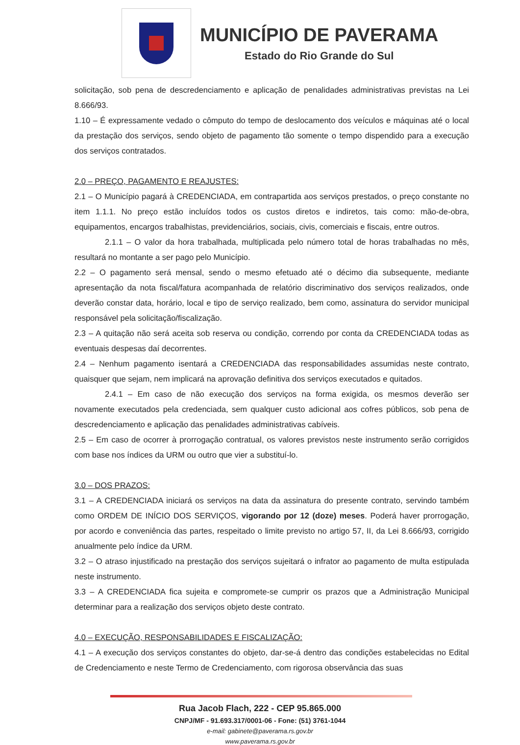MUNICÍPIO DE PAVERAMA
Estado do Rio Grande do Sul
solicitação, sob pena de descredenciamento e aplicação de penalidades administrativas previstas na Lei 8.666/93.
1.10 – É expressamente vedado o cômputo do tempo de deslocamento dos veículos e máquinas até o local da prestação dos serviços, sendo objeto de pagamento tão somente o tempo dispendido para a execução dos serviços contratados.
2.0 – PREÇO, PAGAMENTO E REAJUSTES:
2.1 – O Município pagará à CREDENCIADA, em contrapartida aos serviços prestados, o preço constante no item 1.1.1. No preço estão incluídos todos os custos diretos e indiretos, tais como: mão-de-obra, equipamentos, encargos trabalhistas, previdenciários, sociais, civis, comerciais e fiscais, entre outros.
2.1.1 – O valor da hora trabalhada, multiplicada pelo número total de horas trabalhadas no mês, resultará no montante a ser pago pelo Município.
2.2 – O pagamento será mensal, sendo o mesmo efetuado até o décimo dia subsequente, mediante apresentação da nota fiscal/fatura acompanhada de relatório discriminativo dos serviços realizados, onde deverão constar data, horário, local e tipo de serviço realizado, bem como, assinatura do servidor municipal responsável pela solicitação/fiscalização.
2.3 – A quitação não será aceita sob reserva ou condição, correndo por conta da CREDENCIADA todas as eventuais despesas daí decorrentes.
2.4 – Nenhum pagamento isentará a CREDENCIADA das responsabilidades assumidas neste contrato, quaisquer que sejam, nem implicará na aprovação definitiva dos serviços executados e quitados.
2.4.1 – Em caso de não execução dos serviços na forma exigida, os mesmos deverão ser novamente executados pela credenciada, sem qualquer custo adicional aos cofres públicos, sob pena de descredenciamento e aplicação das penalidades administrativas cabíveis.
2.5 – Em caso de ocorrer à prorrogação contratual, os valores previstos neste instrumento serão corrigidos com base nos índices da URM ou outro que vier a substituí-lo.
3.0 – DOS PRAZOS:
3.1 – A CREDENCIADA iniciará os serviços na data da assinatura do presente contrato, servindo também como ORDEM DE INÍCIO DOS SERVIÇOS, vigorando por 12 (doze) meses. Poderá haver prorrogação, por acordo e conveniência das partes, respeitado o limite previsto no artigo 57, II, da Lei 8.666/93, corrigido anualmente pelo índice da URM.
3.2 – O atraso injustificado na prestação dos serviços sujeitará o infrator ao pagamento de multa estipulada neste instrumento.
3.3 – A CREDENCIADA fica sujeita e compromete-se cumprir os prazos que a Administração Municipal determinar para a realização dos serviços objeto deste contrato.
4.0 – EXECUÇÃO, RESPONSABILIDADES E FISCALIZAÇÃO:
4.1 – A execução dos serviços constantes do objeto, dar-se-á dentro das condições estabelecidas no Edital de Credenciamento e neste Termo de Credenciamento, com rigorosa observância das suas
Rua Jacob Flach, 222 - CEP 95.865.000
CNPJ/MF - 91.693.317/0001-06 - Fone: (51) 3761-1044
e-mail: gabinete@paverama.rs.gov.br
www.paverama.rs.gov.br